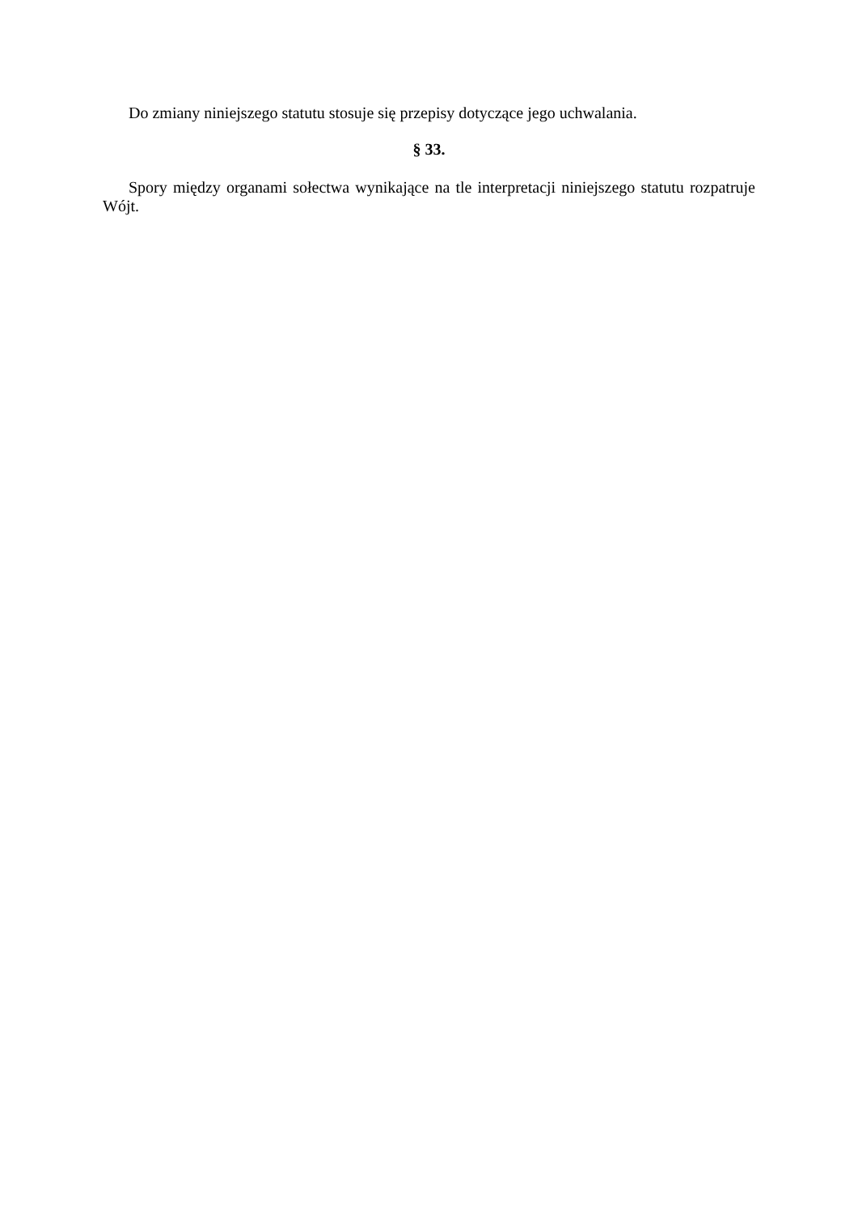Do zmiany niniejszego statutu stosuje się przepisy dotyczące jego uchwalania.
§ 33.
Spory między organami sołectwa wynikające na tle interpretacji niniejszego statutu rozpatruje Wójt.